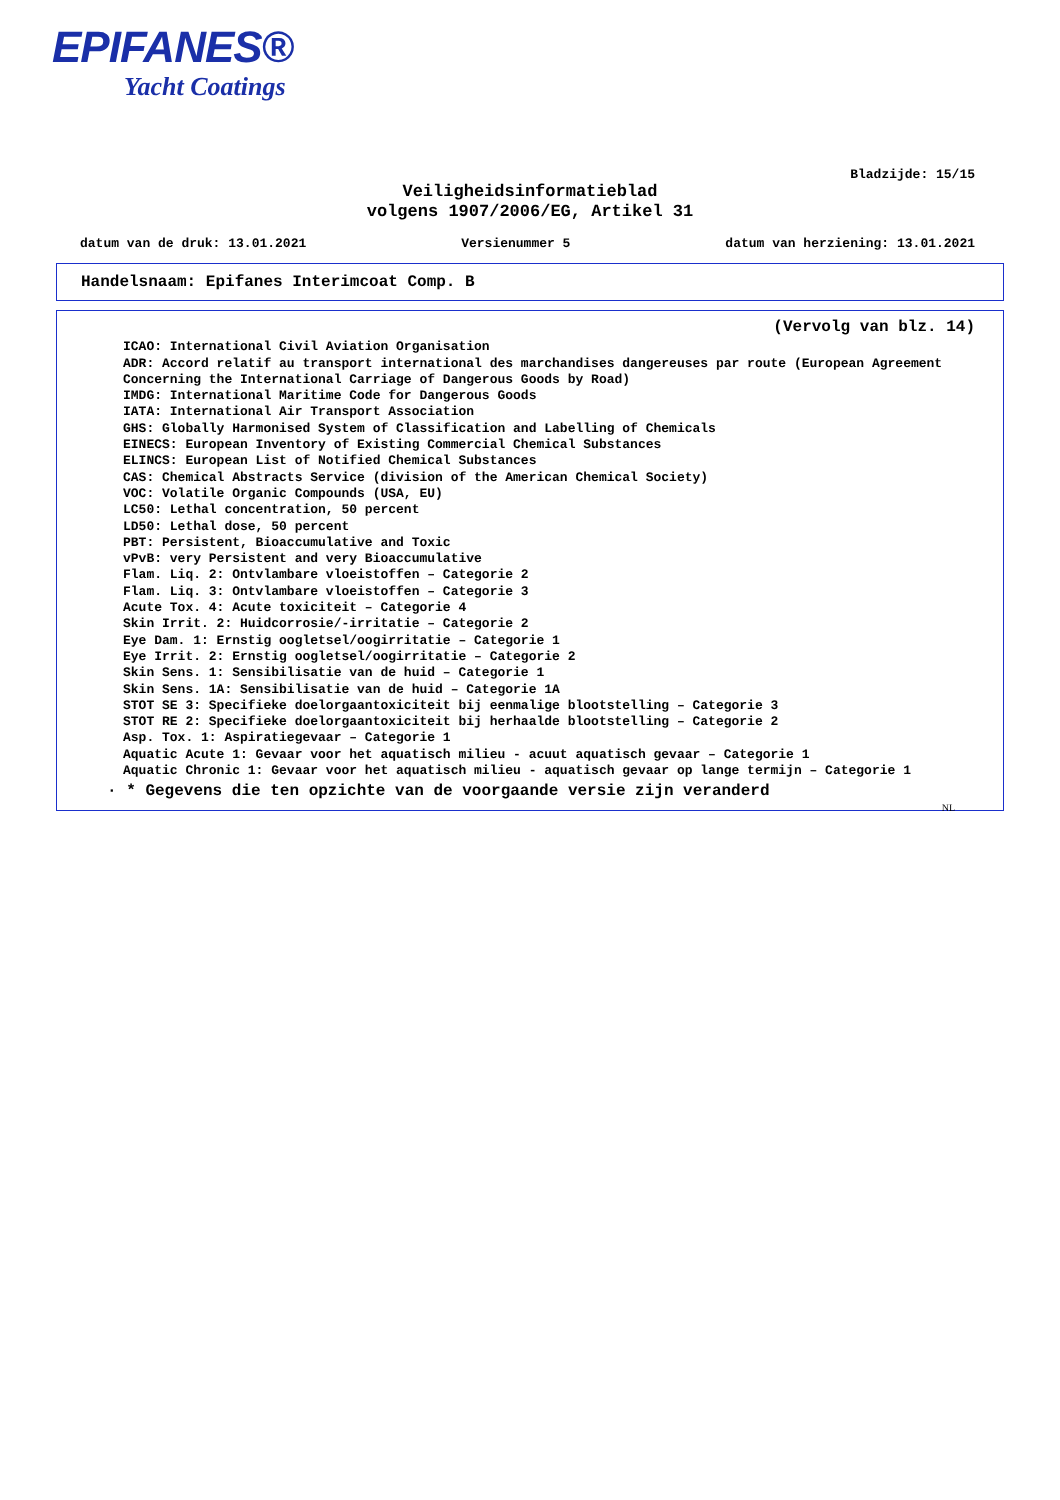EPIFANES®
Yacht Coatings
Bladzijde: 15/15
Veiligheidsinformatieblad
volgens 1907/2006/EG, Artikel 31
datum van de druk: 13.01.2021 Versienummer 5 datum van herziening: 13.01.2021
Handelsnaam: Epifanes Interimcoat Comp. B
(Vervolg van blz. 14)
ICAO: International Civil Aviation Organisation
ADR: Accord relatif au transport international des marchandises dangereuses par route (European Agreement Concerning the International Carriage of Dangerous Goods by Road)
IMDG: International Maritime Code for Dangerous Goods
IATA: International Air Transport Association
GHS: Globally Harmonised System of Classification and Labelling of Chemicals
EINECS: European Inventory of Existing Commercial Chemical Substances
ELINCS: European List of Notified Chemical Substances
CAS: Chemical Abstracts Service (division of the American Chemical Society)
VOC: Volatile Organic Compounds (USA, EU)
LC50: Lethal concentration, 50 percent
LD50: Lethal dose, 50 percent
PBT: Persistent, Bioaccumulative and Toxic
vPvB: very Persistent and very Bioaccumulative
Flam. Liq. 2: Ontvlambare vloeistoffen – Categorie 2
Flam. Liq. 3: Ontvlambare vloeistoffen – Categorie 3
Acute Tox. 4: Acute toxiciteit – Categorie 4
Skin Irrit. 2: Huidcorrosie/-irritatie – Categorie 2
Eye Dam. 1: Ernstig oogletsel/oogirritatie – Categorie 1
Eye Irrit. 2: Ernstig oogletsel/oogirritatie – Categorie 2
Skin Sens. 1: Sensibilisatie van de huid – Categorie 1
Skin Sens. 1A: Sensibilisatie van de huid – Categorie 1A
STOT SE 3: Specifieke doelorgaantoxiciteit bij eenmalige blootstelling – Categorie 3
STOT RE 2: Specifieke doelorgaantoxiciteit bij herhaalde blootstelling – Categorie 2
Asp. Tox. 1: Aspiratiegevaar – Categorie 1
Aquatic Acute 1: Gevaar voor het aquatisch milieu - acuut aquatisch gevaar – Categorie 1
Aquatic Chronic 1: Gevaar voor het aquatisch milieu - aquatisch gevaar op lange termijn – Categorie 1
· * Gegevens die ten opzichte van de voorgaande versie zijn veranderd
NL